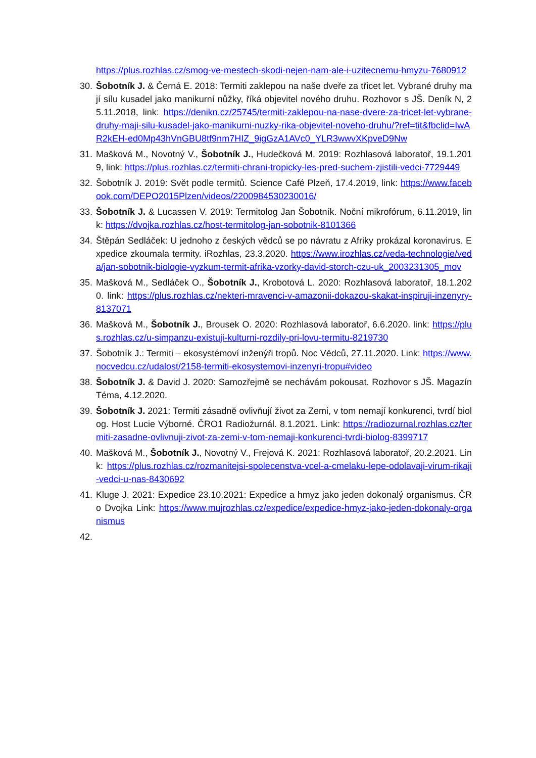https://plus.rozhlas.cz/smog-ve-mestech-skodi-nejen-nam-ale-i-uzitecnemu-hmyzu-7680912
30. Šobotník J. & Černá E. 2018: Termiti zaklepou na naše dveře za třicet let. Vybrané druhy mají sílu kusadel jako manikurní nůžky, říká objevitel nového druhu. Rozhovor s JŠ. Deník N, 25.11.2018, link: https://denikn.cz/25745/termiti-zaklepou-na-nase-dvere-za-tricet-let-vybrane-druhy-maji-silu-kusadel-jako-manikurni-nuzky-rika-objevitel-noveho-druhu/?ref=tit&fbclid=IwAR2kEH-ed0Mp43hVnGBU8tf9nm7HIZ_9igGzA1AVc0_YLR3wwvXKpveD9Nw
31. Mašková M., Novotný V., Šobotník J., Hudečková M. 2019: Rozhlasová laboratoř, 19.1.2019, link: https://plus.rozhlas.cz/termiti-chrani-tropicky-les-pred-suchem-zjistili-vedci-7729449
32. Šobotník J. 2019: Svět podle termitů. Science Café Plzeň, 17.4.2019, link: https://www.facebook.com/DEPO2015Plzen/videos/2200984530230016/
33. Šobotník J. & Lucassen V. 2019: Termitolog Jan Šobotník. Noční mikrofórum, 6.11.2019, link: https://dvojka.rozhlas.cz/host-termitolog-jan-sobotnik-8101366
34. Štěpán Sedláček: U jednoho z českých vědců se po návratu z Afriky prokázal koronavirus. Expedice zkoumala termity. iRozhlas, 23.3.2020. https://www.irozhlas.cz/veda-technologie/veda/jan-sobotnik-biologie-vyzkum-termit-afrika-vzorky-david-storch-czu-uk_2003231305_mov
35. Mašková M., Sedláček O., Šobotník J., Krobotová L. 2020: Rozhlasová laboratoř, 18.1.2020. link: https://plus.rozhlas.cz/nekteri-mravenci-v-amazonii-dokazou-skakat-inspiruji-inzenyry-8137071
36. Mašková M., Šobotník J., Brousek O. 2020: Rozhlasová laboratoř, 6.6.2020. link: https://plus.rozhlas.cz/u-simpanzu-existuji-kulturni-rozdily-pri-lovu-termitu-8219730
37. Šobotník J.: Termiti – ekosystémoví inženýři tropů. Noc Vědců, 27.11.2020. Link: https://www.nocvedcu.cz/udalost/2158-termiti-ekosystemovi-inzenyri-tropu#video
38. Šobotník J. & David J. 2020: Samozřejmě se nechávám pokousat. Rozhovor s JŠ. Magazín Téma, 4.12.2020.
39. Šobotník J. 2021: Termiti zásadně ovlivňují život za Zemi, v tom nemají konkurenci, tvrdí biolog. Host Lucie Výborné. ČRO1 Radiožurnál. 8.1.2021. Link: https://radiozurnal.rozhlas.cz/termiti-zasadne-ovlivnuji-zivot-za-zemi-v-tom-nemaji-konkurenci-tvrdi-biolog-8399717
40. Mašková M., Šobotník J., Novotný V., Frejová K. 2021: Rozhlasová laboratoř, 20.2.2021. Link: https://plus.rozhlas.cz/rozmanitejsi-spolecenstva-vcel-a-cmelaku-lepe-odolavaji-virum-rikaji-vedci-u-nas-8430692
41. Kluge J. 2021: Expedice 23.10.2021: Expedice a hmyz jako jeden dokonalý organismus. ČRo Dvojka Link: https://www.mujrozhlas.cz/expedice/expedice-hmyz-jako-jeden-dokonaly-organismus
42.